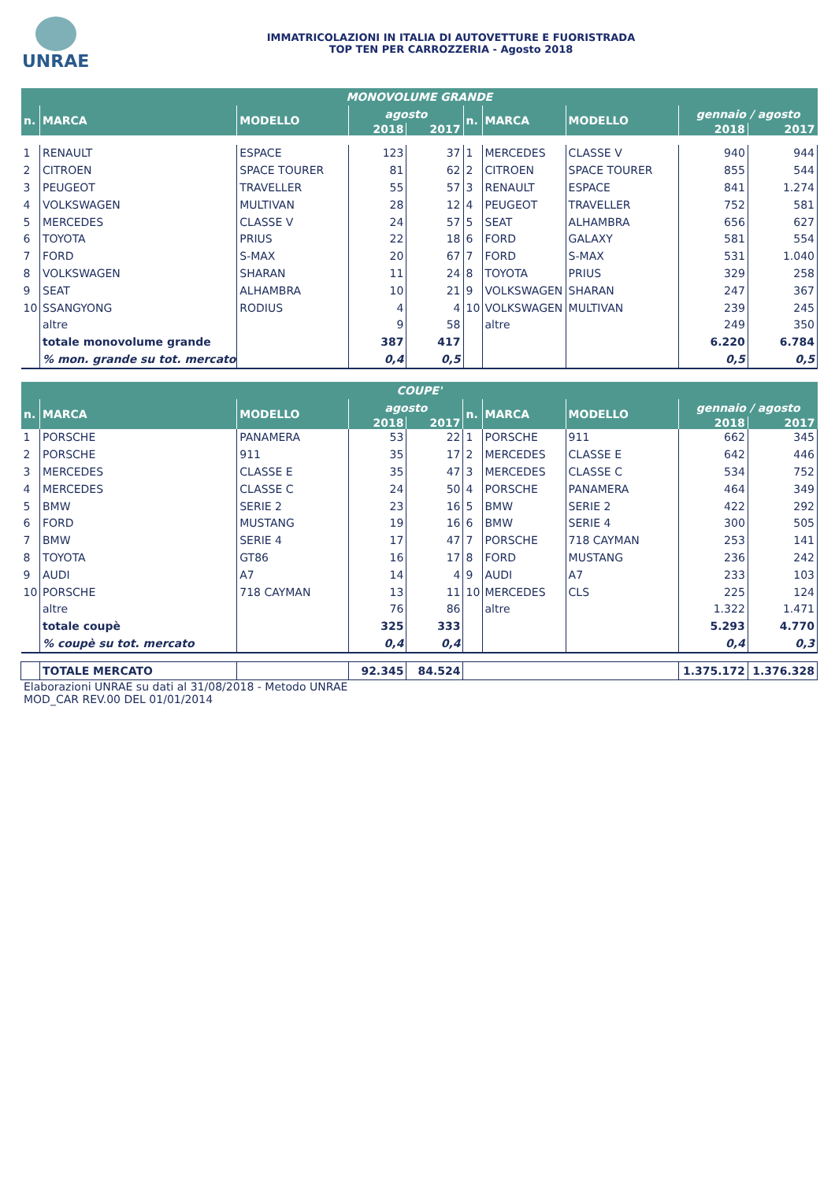UNRAE
IMMATRICOLAZIONI IN ITALIA DI AUTOVETTURE E FUORISTRADA
TOP TEN PER CARROZZERIA - Agosto 2018
| MONOVOLUME GRANDE | | | | | | | | | |
| --- | --- | --- | --- | --- | --- | --- | --- | --- | --- |
| n. | MARCA | MODELLO | agosto | | n. | MARCA | MODELLO | gennaio / agosto | |
| | | | 2018 | 2017 | | | | 2018 | 2017 |
| 1 | RENAULT | ESPACE | 123 | 37 | 1 | MERCEDES | CLASSE V | 940 | 944 |
| 2 | CITROEN | SPACE TOURER | 81 | 62 | 2 | CITROEN | SPACE TOURER | 855 | 544 |
| 3 | PEUGEOT | TRAVELLER | 55 | 57 | 3 | RENAULT | ESPACE | 841 | 1.274 |
| 4 | VOLKSWAGEN | MULTIVAN | 28 | 12 | 4 | PEUGEOT | TRAVELLER | 752 | 581 |
| 5 | MERCEDES | CLASSE V | 24 | 57 | 5 | SEAT | ALHAMBRA | 656 | 627 |
| 6 | TOYOTA | PRIUS | 22 | 18 | 6 | FORD | GALAXY | 581 | 554 |
| 7 | FORD | S-MAX | 20 | 67 | 7 | FORD | S-MAX | 531 | 1.040 |
| 8 | VOLKSWAGEN | SHARAN | 11 | 24 | 8 | TOYOTA | PRIUS | 329 | 258 |
| 9 | SEAT | ALHAMBRA | 10 | 21 | 9 | VOLKSWAGEN | SHARAN | 247 | 367 |
| 10 | SSANGYONG | RODIUS | 4 | 4 | 10 | VOLKSWAGEN | MULTIVAN | 239 | 245 |
| | altre | | 9 | 58 | | altre | | 249 | 350 |
| | totale monovolume grande | | 387 | 417 | | | | 6.220 | 6.784 |
| | % mon. grande su tot. mercato | | 0,4 | 0,5 | | | | 0,5 | 0,5 |
| COUPE' | | | | | | | | | |
| --- | --- | --- | --- | --- | --- | --- | --- | --- | --- |
| n. | MARCA | MODELLO | agosto | | n. | MARCA | MODELLO | gennaio / agosto | |
| | | | 2018 | 2017 | | | | 2018 | 2017 |
| 1 | PORSCHE | PANAMERA | 53 | 22 | 1 | PORSCHE | 911 | 662 | 345 |
| 2 | PORSCHE | 911 | 35 | 17 | 2 | MERCEDES | CLASSE E | 642 | 446 |
| 3 | MERCEDES | CLASSE E | 35 | 47 | 3 | MERCEDES | CLASSE C | 534 | 752 |
| 4 | MERCEDES | CLASSE C | 24 | 50 | 4 | PORSCHE | PANAMERA | 464 | 349 |
| 5 | BMW | SERIE 2 | 23 | 16 | 5 | BMW | SERIE 2 | 422 | 292 |
| 6 | FORD | MUSTANG | 19 | 16 | 6 | BMW | SERIE 4 | 300 | 505 |
| 7 | BMW | SERIE 4 | 17 | 47 | 7 | PORSCHE | 718 CAYMAN | 253 | 141 |
| 8 | TOYOTA | GT86 | 16 | 17 | 8 | FORD | MUSTANG | 236 | 242 |
| 9 | AUDI | A7 | 14 | 4 | 9 | AUDI | A7 | 233 | 103 |
| 10 | PORSCHE | 718 CAYMAN | 13 | 11 | 10 | MERCEDES | CLS | 225 | 124 |
| | altre | | 76 | 86 | | altre | | 1.322 | 1.471 |
| | totale coupè | | 325 | 333 | | | | 5.293 | 4.770 |
| | % coupè su tot. mercato | | 0,4 | 0,4 | | | | 0,4 | 0,3 |
| | TOTALE MERCATO | | 92.345 | 84.524 | | | | 1.375.172 | 1.376.328 |
Elaborazioni UNRAE su dati al 31/08/2018 - Metodo UNRAE
MOD_CAR REV.00 DEL 01/01/2014